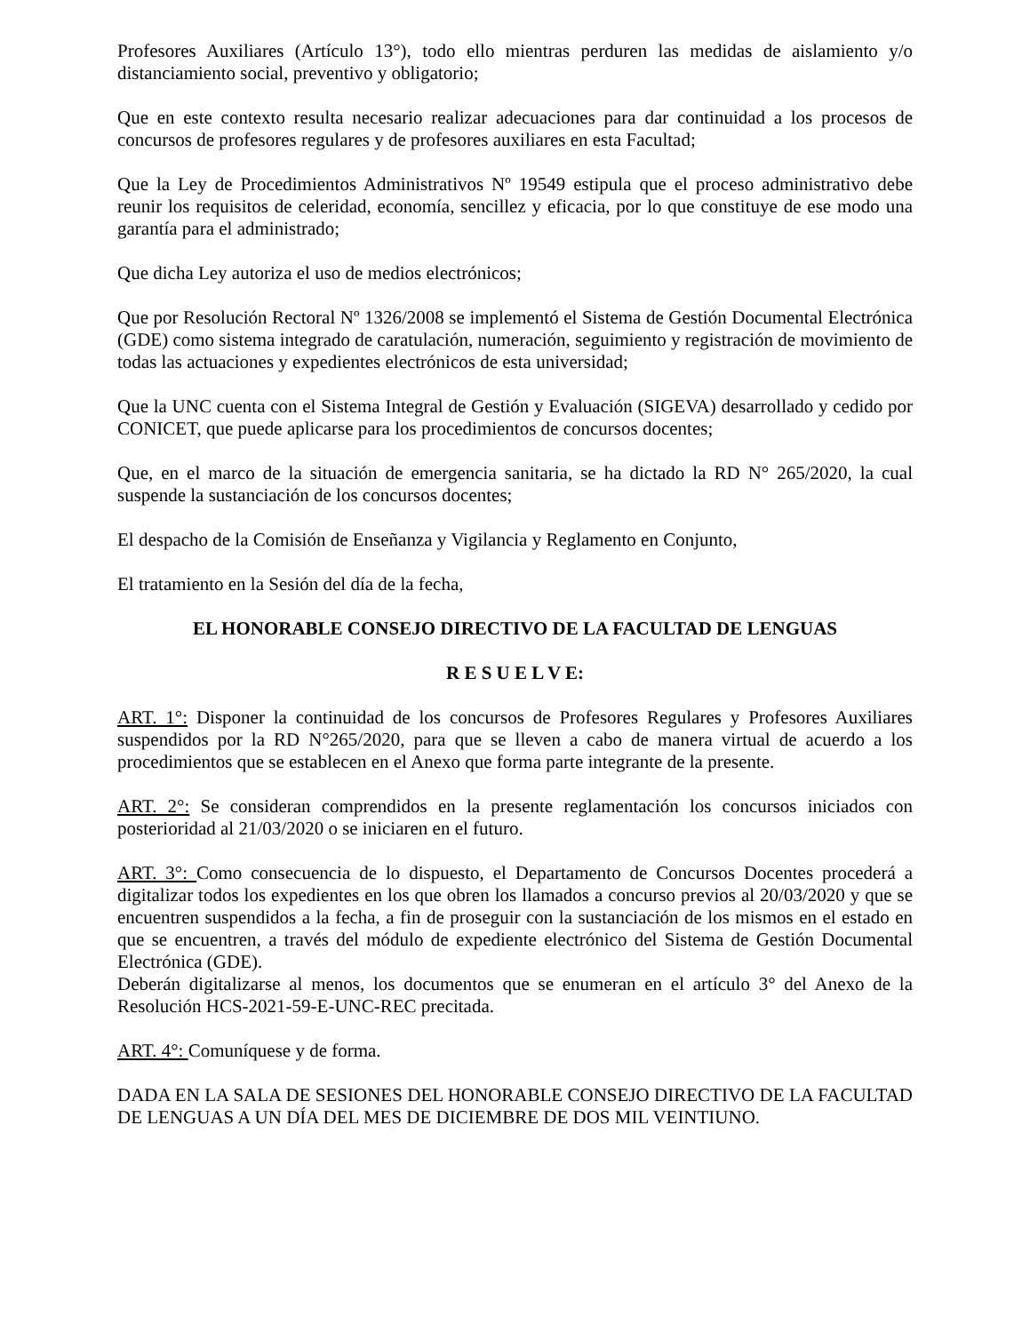Profesores Auxiliares (Artículo 13°), todo ello mientras perduren las medidas de aislamiento y/o distanciamiento social, preventivo y obligatorio;
Que en este contexto resulta necesario realizar adecuaciones para dar continuidad a los procesos de concursos de profesores regulares y de profesores auxiliares en esta Facultad;
Que la Ley de Procedimientos Administrativos Nº 19549 estipula que el proceso administrativo debe reunir los requisitos de celeridad, economía, sencillez y eficacia, por lo que constituye de ese modo una garantía para el administrado;
Que dicha Ley autoriza el uso de medios electrónicos;
Que por Resolución Rectoral Nº 1326/2008 se implementó el Sistema de Gestión Documental Electrónica (GDE) como sistema integrado de caratulación, numeración, seguimiento y registración de movimiento de todas las actuaciones y expedientes electrónicos de esta universidad;
Que la UNC cuenta con el Sistema Integral de Gestión y Evaluación (SIGEVA) desarrollado y cedido por CONICET, que puede aplicarse para los procedimientos de concursos docentes;
Que, en el marco de la situación de emergencia sanitaria, se ha dictado la RD N° 265/2020, la cual suspende la sustanciación de los concursos docentes;
El despacho de la Comisión de Enseñanza y Vigilancia y Reglamento en Conjunto,
El tratamiento en la Sesión del día de la fecha,
EL HONORABLE CONSEJO DIRECTIVO DE LA FACULTAD DE LENGUAS
R E S U E L V E:
ART. 1°: Disponer la continuidad de los concursos de Profesores Regulares y Profesores Auxiliares suspendidos por la RD N°265/2020, para que se lleven a cabo de manera virtual de acuerdo a los procedimientos que se establecen en el Anexo que forma parte integrante de la presente.
ART. 2°: Se consideran comprendidos en la presente reglamentación los concursos iniciados con posterioridad al 21/03/2020 o se iniciaren en el futuro.
ART. 3°: Como consecuencia de lo dispuesto, el Departamento de Concursos Docentes procederá a digitalizar todos los expedientes en los que obren los llamados a concurso previos al 20/03/2020 y que se encuentren suspendidos a la fecha, a fin de proseguir con la sustanciación de los mismos en el estado en que se encuentren, a través del módulo de expediente electrónico del Sistema de Gestión Documental Electrónica (GDE).
Deberán digitalizarse al menos, los documentos que se enumeran en el artículo 3° del Anexo de la Resolución HCS-2021-59-E-UNC-REC precitada.
ART. 4°: Comuníquese y de forma.
DADA EN LA SALA DE SESIONES DEL HONORABLE CONSEJO DIRECTIVO DE LA FACULTAD DE LENGUAS A UN DÍA DEL MES DE DICIEMBRE DE DOS MIL VEINTIUNO.